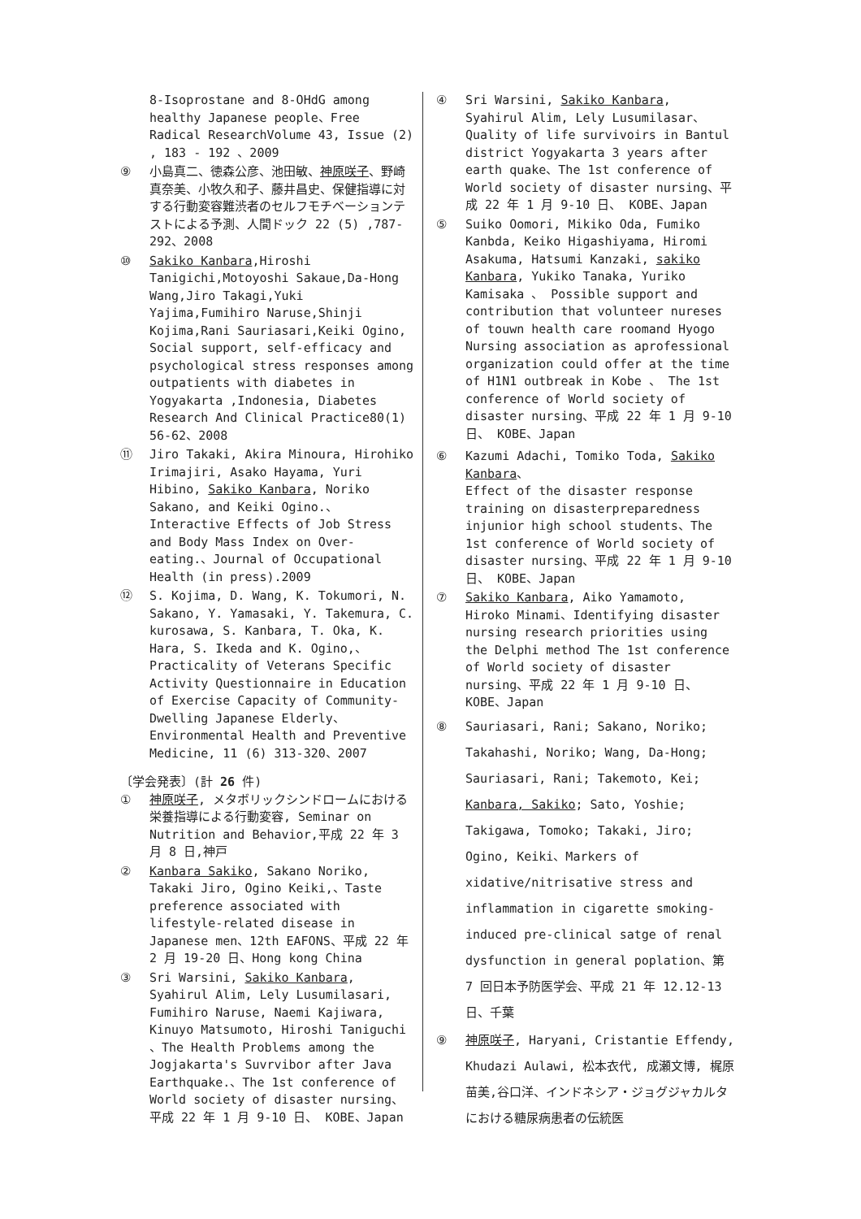8-Isoprostane and 8-OHdG among healthy Japanese people、Free Radical ResearchVolume 43, Issue (2) , 183 - 192 、2009
⑨ 小島真二、徳森公彦、池田敏、神原咲子、野崎真奈美、小牧久和子、藤井昌史、保健指導に対する行動変容難渋者のセルフモチベーションテストによる予測、人間ドック 22 (5) ,787-292、2008
⑩ Sakiko Kanbara,Hiroshi Tanigichi,Motoyoshi Sakaue,Da-Hong Wang,Jiro Takagi,Yuki Yajima,Fumihiro Naruse,Shinji Kojima,Rani Sauriasari,Keiki Ogino, Social support, self-efficacy and psychological stress responses among outpatients with diabetes in Yogyakarta ,Indonesia, Diabetes Research And Clinical Practice80(1) 56-62、2008
⑪ Jiro Takaki, Akira Minoura, Hirohiko Irimajiri, Asako Hayama, Yuri Hibino, Sakiko Kanbara, Noriko Sakano, and Keiki Ogino.、Interactive Effects of Job Stress and Body Mass Index on Over-eating.、Journal of Occupational Health (in press).2009
⑫ S. Kojima, D. Wang, K. Tokumori, N. Sakano, Y. Yamasaki, Y. Takemura, C. kurosawa, S. Kanbara, T. Oka, K. Hara, S. Ikeda and K. Ogino,、Practicality of Veterans Specific Activity Questionnaire in Education of Exercise Capacity of Community-Dwelling Japanese Elderly、Environmental Health and Preventive Medicine, 11 (6) 313-320、2007
〔学会発表〕(計 26 件)
① 神原咲子, メタボリックシンドロームにおける栄養指導による行動変容, Seminar on Nutrition and Behavior,平成 22 年 3 月 8 日,神戸
② Kanbara Sakiko, Sakano Noriko, Takaki Jiro, Ogino Keiki,、Taste preference associated with lifestyle-related disease in Japanese men、12th EAFONS、平成 22 年 2 月 19-20 日、Hong kong China
③ Sri Warsini, Sakiko Kanbara, Syahirul Alim, Lely Lusumilasari, Fumihiro Naruse, Naemi Kajiwara, Kinuyo Matsumoto, Hiroshi Taniguchi 、The Health Problems among the Jogjakarta's Suvrvibor after Java Earthquake.、The 1st conference of World society of disaster nursing、平成 22 年 1 月 9-10 日、 KOBE、Japan
④ Sri Warsini, Sakiko Kanbara, Syahirul Alim, Lely Lusumilasar、Quality of life survivoirs in Bantul district Yogyakarta 3 years after earth quake、The 1st conference of World society of disaster nursing、平成 22 年 1 月 9-10 日、 KOBE、Japan
⑤ Suiko Oomori, Mikiko Oda, Fumiko Kanbda, Keiko Higashiyama, Hiromi Asakuma, Hatsumi Kanzaki, sakiko Kanbara, Yukiko Tanaka, Yuriko Kamisaka 、 Possible support and contribution that volunteer nureses of touwn health care roomand Hyogo Nursing association as aprofessional organization could offer at the time of H1N1 outbreak in Kobe 、 The 1st conference of World society of disaster nursing、平成 22 年 1 月 9-10 日、 KOBE、Japan
⑥ Kazumi Adachi, Tomiko Toda, Sakiko Kanbara、
Effect of the disaster response training on disasterpreparedness injunior high school students、The 1st conference of World society of disaster nursing、平成 22 年 1 月 9-10 日、 KOBE、Japan
⑦ Sakiko Kanbara, Aiko Yamamoto, Hiroko Minami、Identifying disaster nursing research priorities using the Delphi method The 1st conference of World society of disaster nursing、平成 22 年 1 月 9-10 日、 KOBE、Japan
⑧ Sauriasari, Rani; Sakano, Noriko; Takahashi, Noriko; Wang, Da-Hong; Sauriasari, Rani; Takemoto, Kei; Kanbara, Sakiko; Sato, Yoshie; Takigawa, Tomoko; Takaki, Jiro; Ogino, Keiki、Markers of xidative/nitrisative stress and inflammation in cigarette smoking-induced pre-clinical satge of renal dysfunction in general poplation、第 7 回日本予防医学会、平成 21 年 12.12-13 日、千葉
⑨ 神原咲子, Haryani, Cristantie Effendy, Khudazi Aulawi, 松本衣代, 成瀬文博, 梶原苗美,谷口洋、インドネシア・ジョグジャカルタにおける糖尿病患者の伝統医